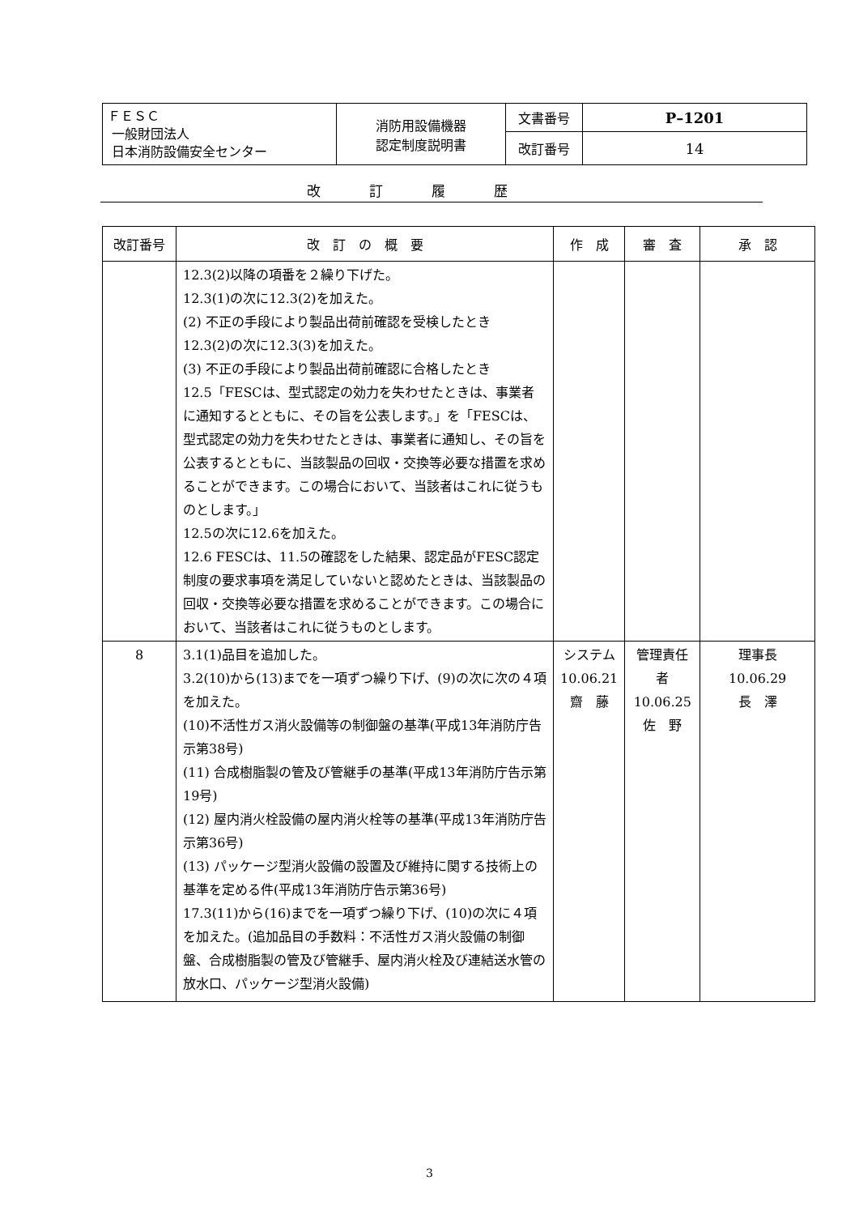| ＦＥＳＣ 一般財団法人 日本消防設備安全センター | 消防用設備機器 認定制度説明書 | 文書番号 | P–1201 |
| | | 改訂番号 | 14 |
改訂履歴
| 改訂番号 | 改 訂 の 概 要 | 作 成 | 審 査 | 承 認 |
| --- | --- | --- | --- | --- |
| | 12.3(2)以降の項番を２繰り下げた。 12.3(1)の次に12.3(2)を加えた。 (2) 不正の手段により製品出荷前確認を受検したとき 12.3(2)の次に12.3(3)を加えた。 (3) 不正の手段により製品出荷前確認に合格したとき 12.5「FESCは、型式認定の効力を失わせたときは、事業者に通知するとともに、その旨を公表します。」を「FESCは、型式認定の効力を失わせたときは、事業者に通知し、その旨を公表するとともに、当該製品の回収・交換等必要な措置を求めることができます。この場合において、当該者はこれに従うものとします。」 12.5の次に12.6を加えた。 12.6 FESCは、11.5の確認をした結果、認定品がFESC認定制度の要求事項を満足していないと認めたときは、当該製品の回収・交換等必要な措置を求めることができます。この場合において、当該者はこれに従うものとします。 | | | |
| 8 | 3.1(1)品目を追加した。 3.2(10)から(13)までを一項ずつ繰り下げ、(9)の次に次の４項を加えた。 (10)不活性ガス消火設備等の制御盤の基準(平成13年消防庁告示第38号) (11) 合成樹脂製の管及び管継手の基準(平成13年消防庁告示第19号) (12) 屋内消火栓設備の屋内消火栓等の基準(平成13年消防庁告示第36号) (13) パッケージ型消火設備の設置及び維持に関する技術上の基準を定める件(平成13年消防庁告示第36号) 17.3(11)から(16)までを一項ずつ繰り下げ、(10)の次に４項を加えた。(追加品目の手数料：不活性ガス消火設備の制御盤、合成樹脂製の管及び管継手、屋内消火栓及び連結送水管の放水口、パッケージ型消火設備) | システム 10.06.21 齋 藤 | 管理責任者 10.06.25 佐 野 | 理事長 10.06.29 長 澤 |
3